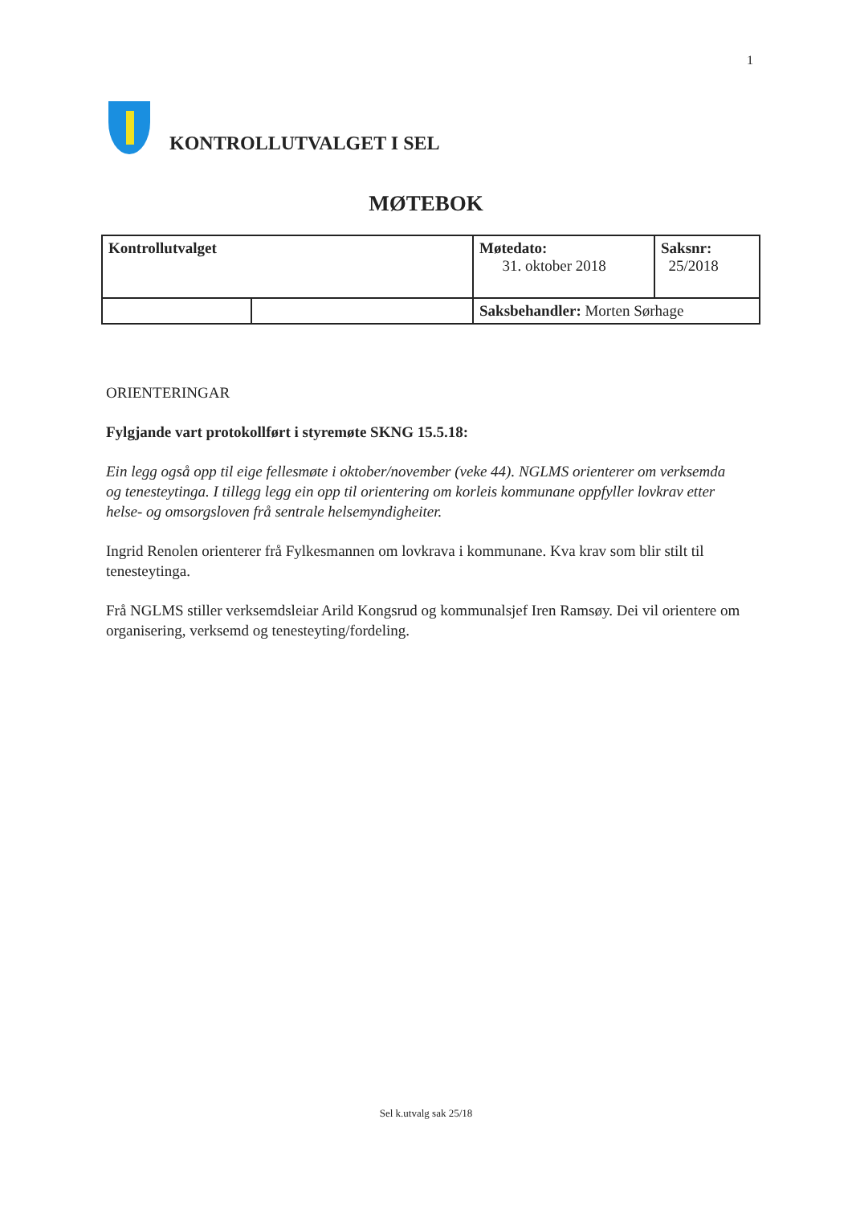1
KONTROLLUTVALGET I SEL
MØTEBOK
| Kontrollutvalget | | Møtedato: 31. oktober 2018 | Saksnr: 25/2018 |
| | | Saksbehandler: Morten Sørhage | |
ORIENTERINGAR
Fylgjande vart protokollført i styremøte SKNG 15.5.18:
Ein legg også opp til eige fellesmøte i oktober/november (veke 44). NGLMS orienterer om verksemda og tenesteytinga. I tillegg legg ein opp til orientering om korleis kommunane oppfyller lovkrav etter helse- og omsorgsloven frå sentrale helsemyndigheiter.
Ingrid Renolen orienterer frå Fylkesmannen om lovkrava i kommunane. Kva krav som blir stilt til tenesteytinga.
Frå NGLMS stiller verksemdsleiar Arild Kongsrud og kommunalsjef Iren Ramsøy. Dei vil orientere om organisering, verksemd og tenesteyting/fordeling.
Sel k.utvalg sak 25/18